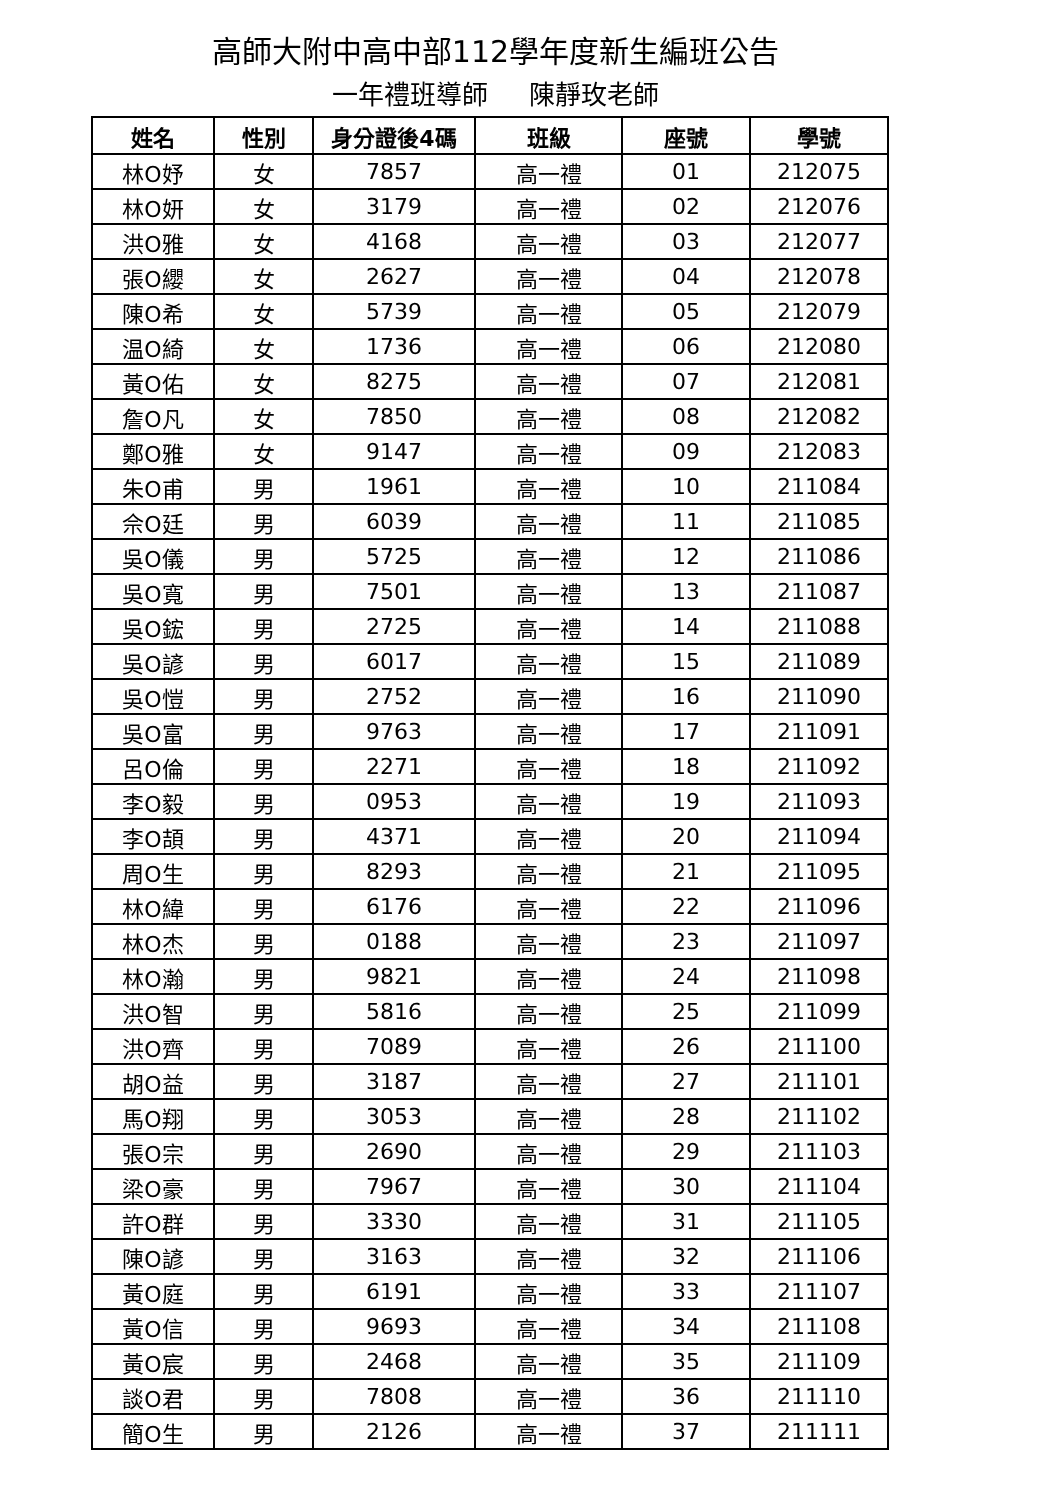高師大附中高中部112學年度新生編班公告
一年禮班導師 陳靜玫老師
| 姓名 | 性別 | 身分證後4碼 | 班級 | 座號 | 學號 |
| --- | --- | --- | --- | --- | --- |
| 林O妤 | 女 | 7857 | 高一禮 | 01 | 212075 |
| 林O妍 | 女 | 3179 | 高一禮 | 02 | 212076 |
| 洪O雅 | 女 | 4168 | 高一禮 | 03 | 212077 |
| 張O纓 | 女 | 2627 | 高一禮 | 04 | 212078 |
| 陳O希 | 女 | 5739 | 高一禮 | 05 | 212079 |
| 温O綺 | 女 | 1736 | 高一禮 | 06 | 212080 |
| 黃O佑 | 女 | 8275 | 高一禮 | 07 | 212081 |
| 詹O凡 | 女 | 7850 | 高一禮 | 08 | 212082 |
| 鄭O雅 | 女 | 9147 | 高一禮 | 09 | 212083 |
| 朱O甫 | 男 | 1961 | 高一禮 | 10 | 211084 |
| 佘O廷 | 男 | 6039 | 高一禮 | 11 | 211085 |
| 吳O儀 | 男 | 5725 | 高一禮 | 12 | 211086 |
| 吳O寬 | 男 | 7501 | 高一禮 | 13 | 211087 |
| 吳O鋐 | 男 | 2725 | 高一禮 | 14 | 211088 |
| 吳O諺 | 男 | 6017 | 高一禮 | 15 | 211089 |
| 吳O愷 | 男 | 2752 | 高一禮 | 16 | 211090 |
| 吳O富 | 男 | 9763 | 高一禮 | 17 | 211091 |
| 呂O倫 | 男 | 2271 | 高一禮 | 18 | 211092 |
| 李O毅 | 男 | 0953 | 高一禮 | 19 | 211093 |
| 李O頡 | 男 | 4371 | 高一禮 | 20 | 211094 |
| 周O生 | 男 | 8293 | 高一禮 | 21 | 211095 |
| 林O緯 | 男 | 6176 | 高一禮 | 22 | 211096 |
| 林O杰 | 男 | 0188 | 高一禮 | 23 | 211097 |
| 林O瀚 | 男 | 9821 | 高一禮 | 24 | 211098 |
| 洪O智 | 男 | 5816 | 高一禮 | 25 | 211099 |
| 洪O齊 | 男 | 7089 | 高一禮 | 26 | 211100 |
| 胡O益 | 男 | 3187 | 高一禮 | 27 | 211101 |
| 馬O翔 | 男 | 3053 | 高一禮 | 28 | 211102 |
| 張O宗 | 男 | 2690 | 高一禮 | 29 | 211103 |
| 梁O豪 | 男 | 7967 | 高一禮 | 30 | 211104 |
| 許O群 | 男 | 3330 | 高一禮 | 31 | 211105 |
| 陳O諺 | 男 | 3163 | 高一禮 | 32 | 211106 |
| 黃O庭 | 男 | 6191 | 高一禮 | 33 | 211107 |
| 黃O信 | 男 | 9693 | 高一禮 | 34 | 211108 |
| 黃O宸 | 男 | 2468 | 高一禮 | 35 | 211109 |
| 談O君 | 男 | 7808 | 高一禮 | 36 | 211110 |
| 簡O生 | 男 | 2126 | 高一禮 | 37 | 211111 |